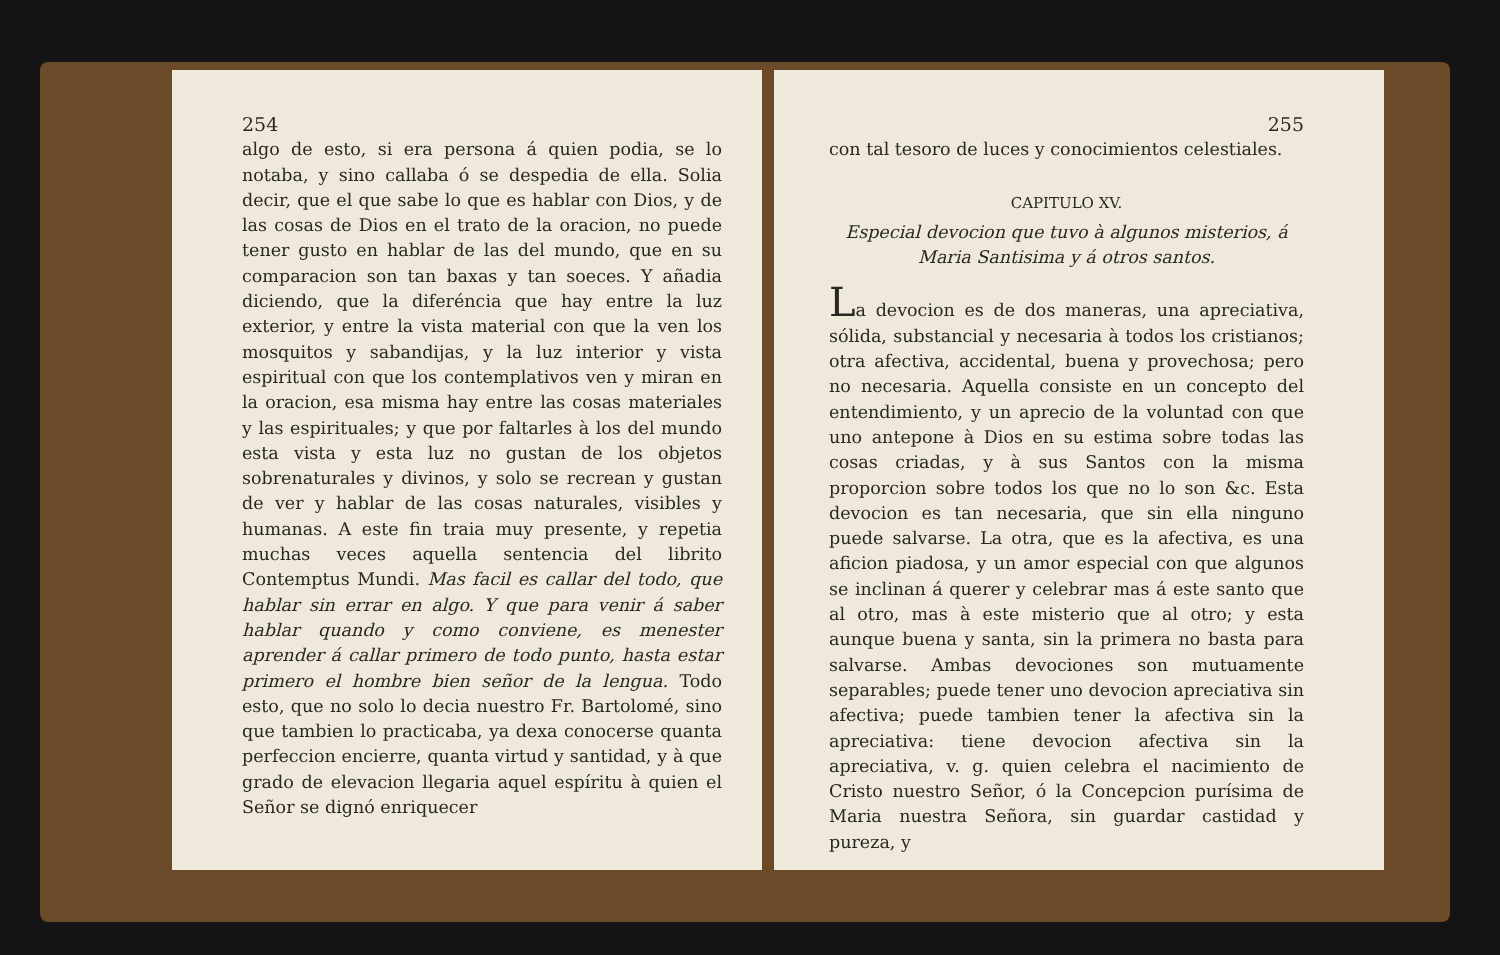254
algo de esto, si era persona á quien podia, se lo notaba, y sino callaba ó se despedia de ella. Solia decir, que el que sabe lo que es hablar con Dios, y de las cosas de Dios en el trato de la oracion, no puede tener gusto en hablar de las del mundo, que en su comparacion son tan baxas y tan soeces. Y añadia diciendo, que la diferéncia que hay entre la luz exterior, y entre la vista material con que la ven los mosquitos y sabandijas, y la luz interior y vista espiritual con que los contemplativos ven y miran en la oracion, esa misma hay entre las cosas materiales y las espirituales; y que por faltarles à los del mundo esta vista y esta luz no gustan de los objetos sobrenaturales y divinos, y solo se recrean y gustan de ver y hablar de las cosas naturales, visibles y humanas. A este fin traia muy presente, y repetia muchas veces aquella sentencia del librito Contemptus Mundi. Mas facil es callar del todo, que hablar sin errar en algo. Y que para venir á saber hablar quando y como conviene, es menester aprender á callar primero de todo punto, hasta estar primero el hombre bien señor de la lengua. Todo esto, que no solo lo decia nuestro Fr. Bartolomé, sino que tambien lo practicaba, ya dexa conocerse quanta perfeccion encierre, quanta virtud y santidad, y à que grado de elevacion llegaria aquel espíritu à quien el Señor se dignó enriquecer
255
con tal tesoro de luces y conocimientos celestiales.
CAPITULO XV.
Especial devocion que tuvo à algunos misterios, á Maria Santisima y á otros santos.
La devocion es de dos maneras, una apreciativa, sólida, substancial y necesaria à todos los cristianos; otra afectiva, accidental, buena y provechosa; pero no necesaria. Aquella consiste en un concepto del entendimiento, y un aprecio de la voluntad con que uno antepone à Dios en su estima sobre todas las cosas criadas, y à sus Santos con la misma proporcion sobre todos los que no lo son &c. Esta devocion es tan necesaria, que sin ella ninguno puede salvarse. La otra, que es la afectiva, es una aficion piadosa, y un amor especial con que algunos se inclinan á querer y celebrar mas á este santo que al otro, mas à este misterio que al otro; y esta aunque buena y santa, sin la primera no basta para salvarse. Ambas devociones son mutuamente separables; puede tener uno devocion apreciativa sin afectiva; puede tambien tener la afectiva sin la apreciativa: tiene devocion afectiva sin la apreciativa, v. g. quien celebra el nacimiento de Cristo nuestro Señor, ó la Concepcion purísima de Maria nuestra Señora, sin guardar castidad y pureza, y